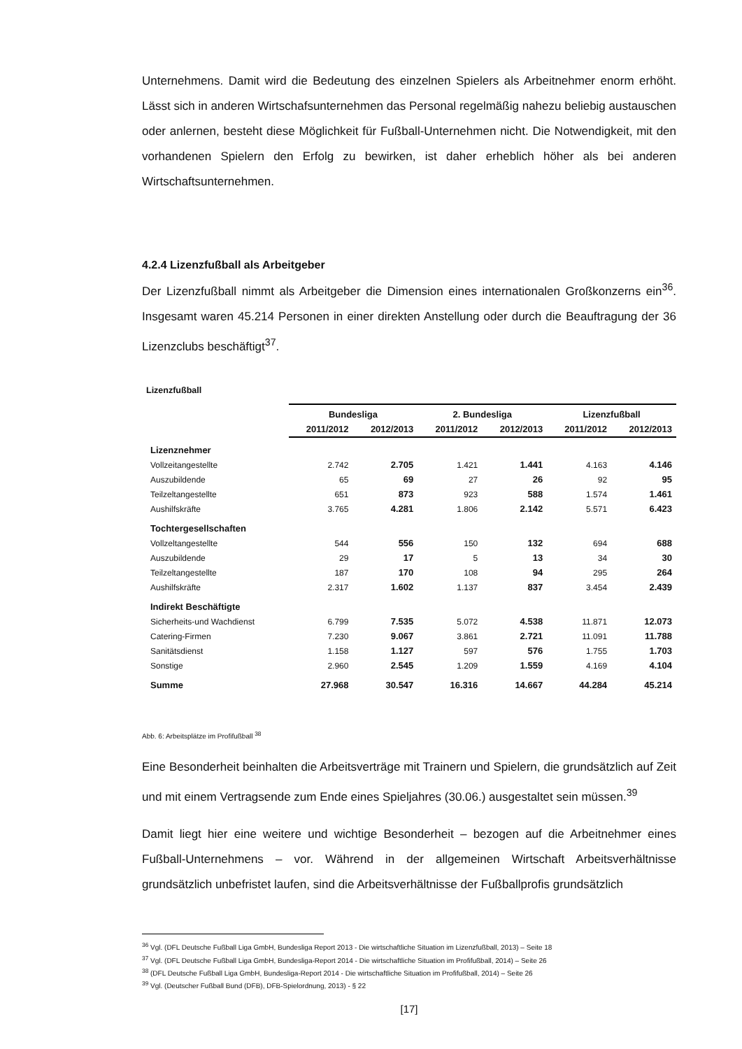Unternehmens. Damit wird die Bedeutung des einzelnen Spielers als Arbeitnehmer enorm erhöht. Lässt sich in anderen Wirtschafsunternehmen das Personal regelmäßig nahezu beliebig austauschen oder anlernen, besteht diese Möglichkeit für Fußball-Unternehmen nicht. Die Notwendigkeit, mit den vorhandenen Spielern den Erfolg zu bewirken, ist daher erheblich höher als bei anderen Wirtschaftsunternehmen.
4.2.4 Lizenzfußball als Arbeitgeber
Der Lizenzfußball nimmt als Arbeitgeber die Dimension eines internationalen Großkonzerns ein<sup>36</sup>. Insgesamt waren 45.214 Personen in einer direkten Anstellung oder durch die Beauftragung der 36 Lizenzclubs beschäftigt<sup>37</sup>.
Lizenzfußball
| | Bundesliga | | 2. Bundesliga | | Lizenzfußball | |
| --- | --- | --- | --- | --- | --- | --- |
| | 2011/2012 | 2012/2013 | 2011/2012 | 2012/2013 | 2011/2012 | 2012/2013 |
| Lizenznehmer | | | | | | |
| Vollzeitangestellte | 2.742 | 2.705 | 1.421 | 1.441 | 4.163 | 4.146 |
| Auszubildende | 65 | 69 | 27 | 26 | 92 | 95 |
| Teilzeltangestellte | 651 | 873 | 923 | 588 | 1.574 | 1.461 |
| Aushilfskräfte | 3.765 | 4.281 | 1.806 | 2.142 | 5.571 | 6.423 |
| Tochtergesellschaften | | | | | | |
| Vollzeltangestellte | 544 | 556 | 150 | 132 | 694 | 688 |
| Auszubildende | 29 | 17 | 5 | 13 | 34 | 30 |
| Teilzeltangestellte | 187 | 170 | 108 | 94 | 295 | 264 |
| Aushilfskräfte | 2.317 | 1.602 | 1.137 | 837 | 3.454 | 2.439 |
| Indirekt Beschäftigte | | | | | | |
| Sicherheits-und Wachdienst | 6.799 | 7.535 | 5.072 | 4.538 | 11.871 | 12.073 |
| Catering-Firmen | 7.230 | 9.067 | 3.861 | 2.721 | 11.091 | 11.788 |
| Sanitätsdienst | 1.158 | 1.127 | 597 | 576 | 1.755 | 1.703 |
| Sonstige | 2.960 | 2.545 | 1.209 | 1.559 | 4.169 | 4.104 |
| Summe | 27.968 | 30.547 | 16.316 | 14.667 | 44.284 | 45.214 |
Abb. 6: Arbeitsplätze im Profifußball <sup>38</sup>
Eine Besonderheit beinhalten die Arbeitsverträge mit Trainern und Spielern, die grundsätzlich auf Zeit und mit einem Vertragsende zum Ende eines Spieljahres (30.06.) ausgestaltet sein müssen.<sup>39</sup>
Damit liegt hier eine weitere und wichtige Besonderheit – bezogen auf die Arbeitnehmer eines Fußball-Unternehmens – vor. Während in der allgemeinen Wirtschaft Arbeitsverhältnisse grundsätzlich unbefristet laufen, sind die Arbeitsverhältnisse der Fußballprofis grundsätzlich
<sup>36</sup> Vgl. (DFL Deutsche Fußball Liga GmbH, Bundesliga Report 2013 - Die wirtschaftliche Situation im Lizenzfußball, 2013) – Seite 18
<sup>37</sup> Vgl. (DFL Deutsche Fußball Liga GmbH, Bundesliga-Report 2014 - Die wirtschaftliche Situation im Profifußball, 2014) – Seite 26
<sup>38</sup> (DFL Deutsche Fußball Liga GmbH, Bundesliga-Report 2014 - Die wirtschaftliche Situation im Profifußball, 2014) – Seite 26
<sup>39</sup> Vgl. (Deutscher Fußball Bund (DFB), DFB-Spielordnung, 2013) - § 22
[17]